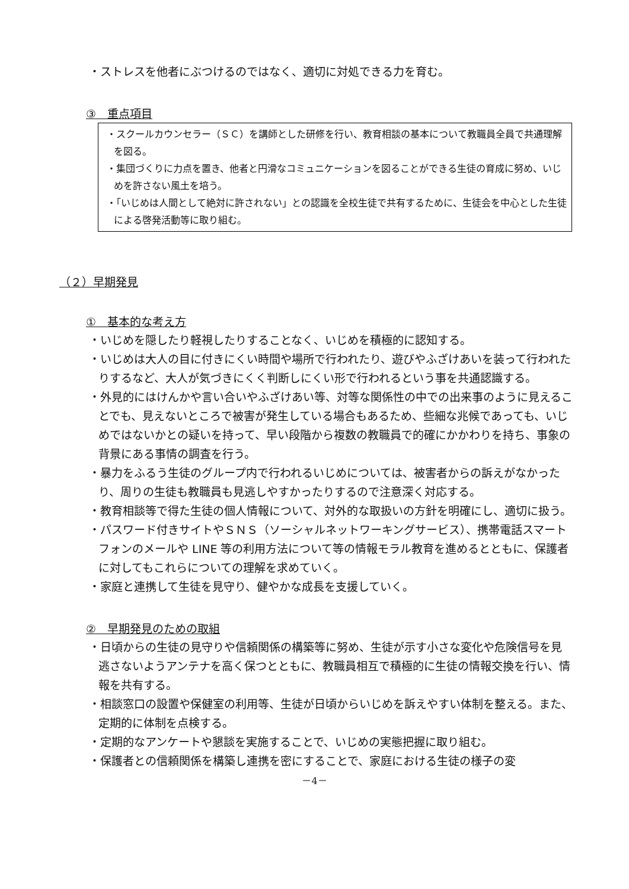・ストレスを他者にぶつけるのではなく、適切に対処できる力を育む。
③　重点項目
・スクールカウンセラー（ＳＣ）を講師とした研修を行い、教育相談の基本について教職員全員で共通理解を図る。
・集団づくりに力点を置き、他者と円滑なコミュニケーションを図ることができる生徒の育成に努め、いじめを許さない風土を培う。
・「いじめは人間として絶対に許されない」との認識を全校生徒で共有するために、生徒会を中心とした生徒による啓発活動等に取り組む。
（２）早期発見
①　基本的な考え方
・いじめを隠したり軽視したりすることなく、いじめを積極的に認知する。
・いじめは大人の目に付きにくい時間や場所で行われたり、遊びやふざけあいを装って行われたりするなど、大人が気づきにくく判断しにくい形で行われるという事を共通認識する。
・外見的にはけんかや言い合いやふざけあい等、対等な関係性の中での出来事のように見えることでも、見えないところで被害が発生している場合もあるため、些細な兆候であっても、いじめではないかとの疑いを持って、早い段階から複数の教職員で的確にかかわりを持ち、事象の背景にある事情の調査を行う。
・暴力をふるう生徒のグループ内で行われるいじめについては、被害者からの訴えがなかったり、周りの生徒も教職員も見逃しやすかったりするので注意深く対応する。
・教育相談等で得た生徒の個人情報について、対外的な取扱いの方針を明確にし、適切に扱う。
・パスワード付きサイトやＳＮＳ（ソーシャルネットワーキングサービス）、携帯電話スマートフォンのメールや LINE 等の利用方法について等の情報モラル教育を進めるとともに、保護者に対してもこれらについての理解を求めていく。
・家庭と連携して生徒を見守り、健やかな成長を支援していく。
②　早期発見のための取組
・日頃からの生徒の見守りや信頼関係の構築等に努め、生徒が示す小さな変化や危険信号を見逃さないようアンテナを高く保つとともに、教職員相互で積極的に生徒の情報交換を行い、情報を共有する。
・相談窓口の設置や保健室の利用等、生徒が日頃からいじめを訴えやすい体制を整える。また、定期的に体制を点検する。
・定期的なアンケートや懇談を実施することで、いじめの実態把握に取り組む。
・保護者との信頼関係を構築し連携を密にすることで、家庭における生徒の様子の変
－4－